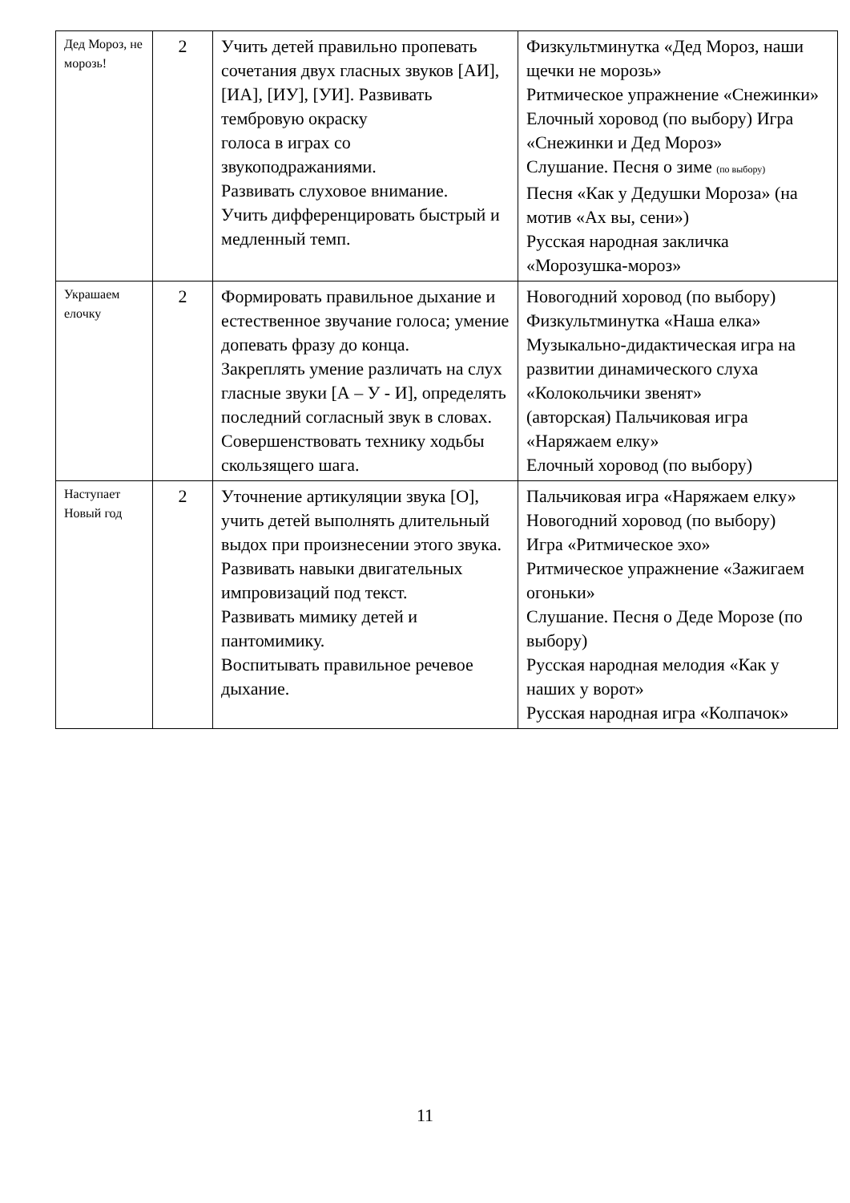| Дед Мороз, не морозь! | 2 | Учить детей правильно пропевать сочетания двух гласных звуков [АИ], [ИА], [ИУ], [УИ]. Развивать тембровую окраску голоса в играх со звукоподражаниями. Развивать слуховое внимание. Учить дифференцировать быстрый и медленный темп. | Физкультминутка «Дед Мороз, наши щечки не морозь» Ритмическое упражнение «Снежинки» Елочный хоровод (по выбору) Игра «Снежинки и Дед Мороз» Слушание. Песня о зиме (по выбору) Песня «Как у Дедушки Мороза» (на мотив «Ах вы, сени») Русская народная закличка «Морозушка-мороз» |
| Украшаем елочку | 2 | Формировать правильное дыхание и естественное звучание голоса; умение допевать фразу до конца. Закреплять умение различать на слух гласные звуки [А – У - И], определять последний согласный звук в словах. Совершенствовать технику ходьбы скользящего шага. | Новогодний хоровод (по выбору) Физкультминутка «Наша елка» Музыкально-дидактическая игра на развитии динамического слуха «Колокольчики звенят» (авторская) Пальчиковая игра «Наряжаем елку» Елочный хоровод (по выбору) |
| Наступает Новый год | 2 | Уточнение артикуляции звука [О], учить детей выполнять длительный выдох при произнесении этого звука. Развивать навыки двигательных импровизаций под текст. Развивать мимику детей и пантомимику. Воспитывать правильное речевое дыхание. | Пальчиковая игра «Наряжаем елку» Новогодний хоровод (по выбору) Игра «Ритмическое эхо» Ритмическое упражнение «Зажигаем огоньки» Слушание. Песня о Деде Морозе (по выбору) Русская народная мелодия «Как у наших у ворот» Русская народная игра «Колпачок» |
11